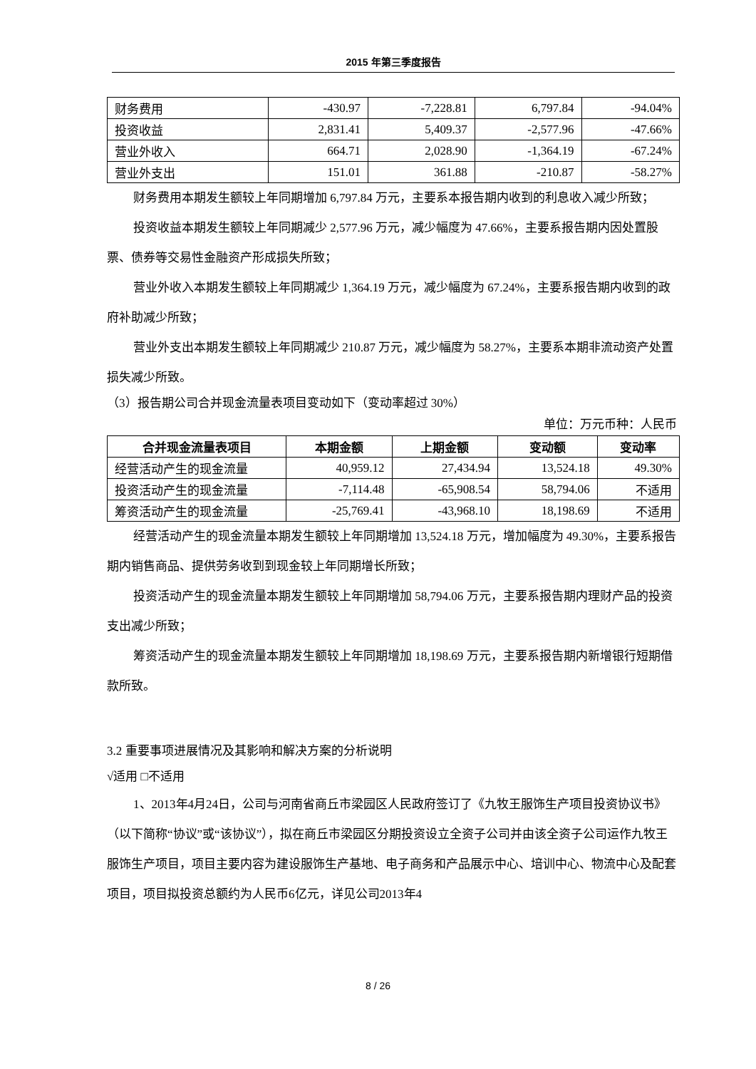2015 年第三季度报告
| 财务费用 | -430.97 | -7,228.81 | 6,797.84 | -94.04% |
| 投资收益 | 2,831.41 | 5,409.37 | -2,577.96 | -47.66% |
| 营业外收入 | 664.71 | 2,028.90 | -1,364.19 | -67.24% |
| 营业外支出 | 151.01 | 361.88 | -210.87 | -58.27% |
财务费用本期发生额较上年同期增加 6,797.84 万元，主要系本报告期内收到的利息收入减少所致；
投资收益本期发生额较上年同期减少 2,577.96 万元，减少幅度为 47.66%，主要系报告期内因处置股票、债券等交易性金融资产形成损失所致；
营业外收入本期发生额较上年同期减少 1,364.19 万元，减少幅度为 67.24%，主要系报告期内收到的政府补助减少所致；
营业外支出本期发生额较上年同期减少 210.87 万元，减少幅度为 58.27%，主要系本期非流动资产处置损失减少所致。
（3）报告期公司合并现金流量表项目变动如下（变动率超过 30%）
单位：万元币种：人民币
| 合并现金流量表项目 | 本期金额 | 上期金额 | 变动额 | 变动率 |
| --- | --- | --- | --- | --- |
| 经营活动产生的现金流量 | 40,959.12 | 27,434.94 | 13,524.18 | 49.30% |
| 投资活动产生的现金流量 | -7,114.48 | -65,908.54 | 58,794.06 | 不适用 |
| 筹资活动产生的现金流量 | -25,769.41 | -43,968.10 | 18,198.69 | 不适用 |
经营活动产生的现金流量本期发生额较上年同期增加 13,524.18 万元，增加幅度为 49.30%，主要系报告期内销售商品、提供劳务收到到现金较上年同期增长所致；
投资活动产生的现金流量本期发生额较上年同期增加 58,794.06 万元，主要系报告期内理财产品的投资支出减少所致；
筹资活动产生的现金流量本期发生额较上年同期增加 18,198.69 万元，主要系报告期内新增银行短期借款所致。
3.2 重要事项进展情况及其影响和解决方案的分析说明
√适用 □不适用
1、2013年4月24日，公司与河南省商丘市梁园区人民政府签订了《九牧王服饰生产项目投资协议书》（以下简称“协议”或“该协议”），拟在商丘市梁园区分期投资设立全资子公司并由该全资子公司运作九牧王服饰生产项目，项目主要内容为建设服饰生产基地、电子商务和产品展示中心、培训中心、物流中心及配套项目，项目拟投资总额约为人民币6亿元，详见公司2013年4
8 / 26